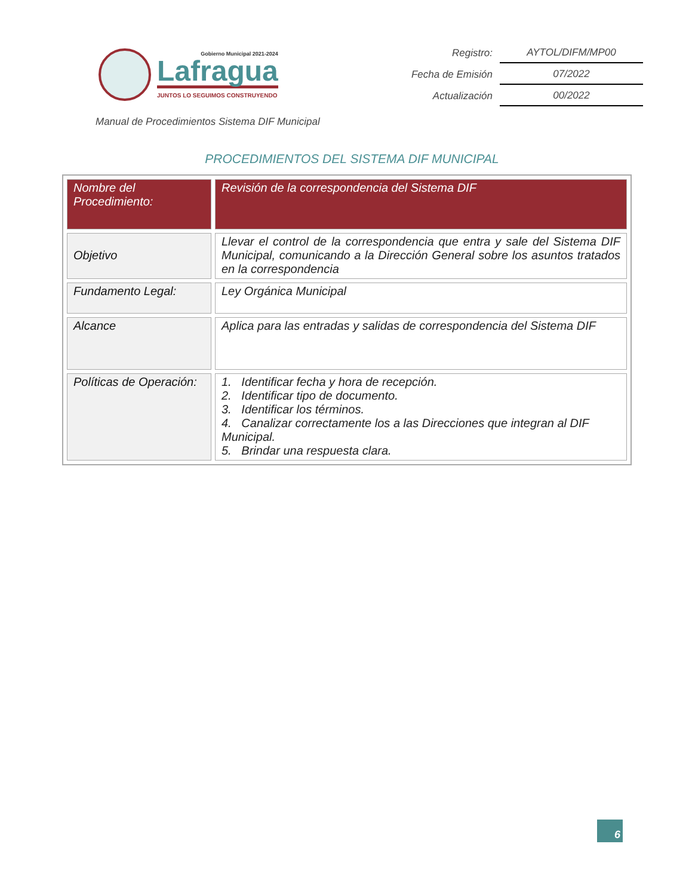Gobierno Municipal 2021-2024
Lafragua
JUNTOS LO SEGUIMOS CONSTRUYENDO
| Registro: | AYTOL/DIFM/MP00 |
| Fecha de Emisión | 07/2022 |
| Actualización | 00/2022 |
Manual de Procedimientos Sistema DIF Municipal
PROCEDIMIENTOS DEL SISTEMA DIF MUNICIPAL
| Nombre del Procedimiento: | Revisión de la correspondencia del Sistema DIF |
| Objetivo | Llevar el control de la correspondencia que entra y sale del Sistema DIF Municipal, comunicando a la Dirección General sobre los asuntos tratados en la correspondencia |
| Fundamento Legal: | Ley Orgánica Municipal |
| Alcance | Aplica para las entradas y salidas de correspondencia del Sistema DIF |
| Políticas de Operación: | 1. Identificar fecha y hora de recepción. 2. Identificar tipo de documento. 3. Identificar los términos. 4. Canalizar correctamente los a las Direcciones que integran al DIF Municipal. 5. Brindar una respuesta clara. |
6